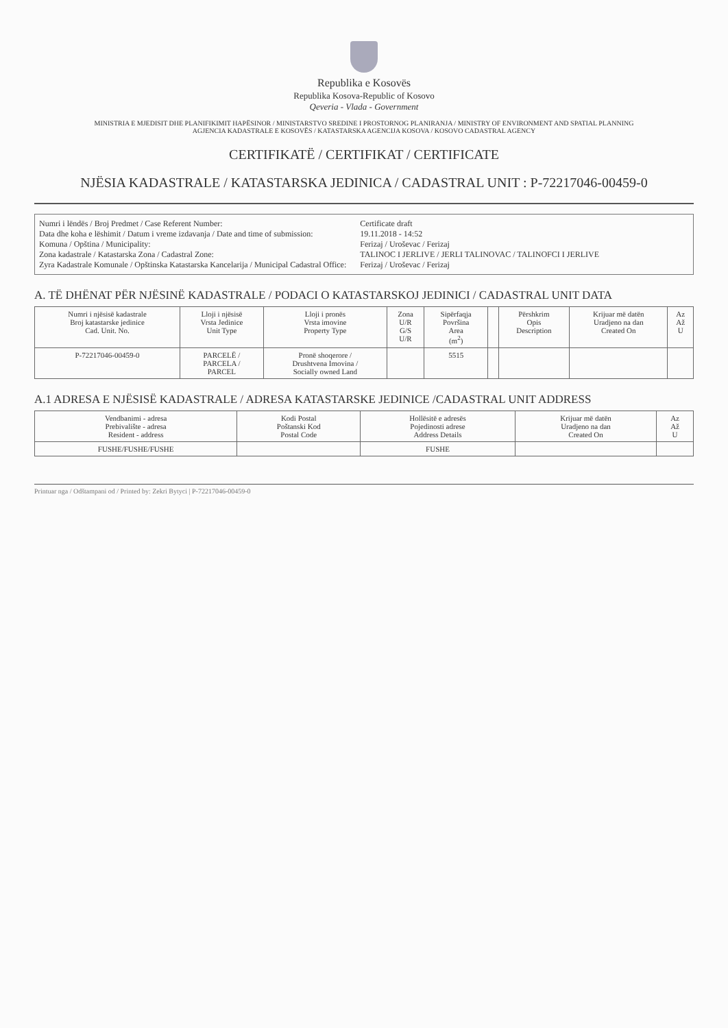Republika e Kosovës
Republika Kosova-Republic of Kosovo
Qeveria - Vlada - Government
MINISTRIA E MJEDISIT DHE PLANIFIKIMIT HAPËSINOR / MINISTARSTVO SREDINE I PROSTORNOG PLANIRANJA / MINISTRY OF ENVIRONMENT AND SPATIAL PLANNING
AGJENCIA KADASTRALE E KOSOVËS / KATASTARSKA AGENCIJA KOSOVA / KOSOVO CADASTRAL AGENCY
CERTIFIKATË / CERTIFIKAT / CERTIFICATE
NJËSIA KADASTRALE / KATASTARSKA JEDINICA / CADASTRAL UNIT : P-72217046-00459-0
Numri i lëndës / Broj Predmet / Case Referent Number:
Data dhe koha e lëshimit / Datum i vreme izdavanja / Date and time of submission:
Komuna / Opština / Municipality:
Zona kadastrale / Katastarska Zona / Cadastral Zone:
Zyra Kadastrale Komunale / Opštinska Katastarska Kancelarija / Municipal Cadastral Office:
Certificate draft
19.11.2018 - 14:52
Ferizaj / Uroševac / Ferizaj
TALINOC I JERLIVE / JERLI TALINOVAC / TALINOFCI I JERLIVE
Ferizaj / Uroševac / Ferizaj
A. TË DHËNAT PËR NJËSINË KADASTRALE / PODACI O KATASTARSKOJ JEDINICI / CADASTRAL UNIT DATA
| Numri i njësisë kadastrale Broj katastarske jedinice Cad. Unit. No. | Lloji i njësisë Vrsta Jedinice Unit Type | Lloji i pronës Vrsta imovine Property Type | Zona U/R G/S U/R | Sipërfaqja Površina Area (m<sup>2</sup>) | | Përshkrim Opis Description | Krijuar më datën Uradjeno na dan Created On | Az Až U |
| --- | --- | --- | --- | --- | --- | --- | --- | --- |
| P-72217046-00459-0 | PARCELË / PARCELA / PARCEL | Pronë shoqerore / Drushtvena Imovina / Socially owned Land | | 5515 | | | | |
A.1 ADRESA E NJËSISË KADASTRALE / ADRESA KATASTARSKE JEDINICE /CADASTRAL UNIT ADDRESS
| Vendbanimi - adresa Prebivalište - adresa Resident - address | Kodi Postal Poštanski Kod Postal Code | Hollësitë e adresës Pojedinosti adrese Address Details | Krijuar më datën Uradjeno na dan Created On | Az Až U |
| --- | --- | --- | --- | --- |
| FUSHE/FUSHE/FUSHE | | FUSHE | | |
Printuar nga / Odštampani od / Printed by: Zekri Bytyci | P-72217046-00459-0